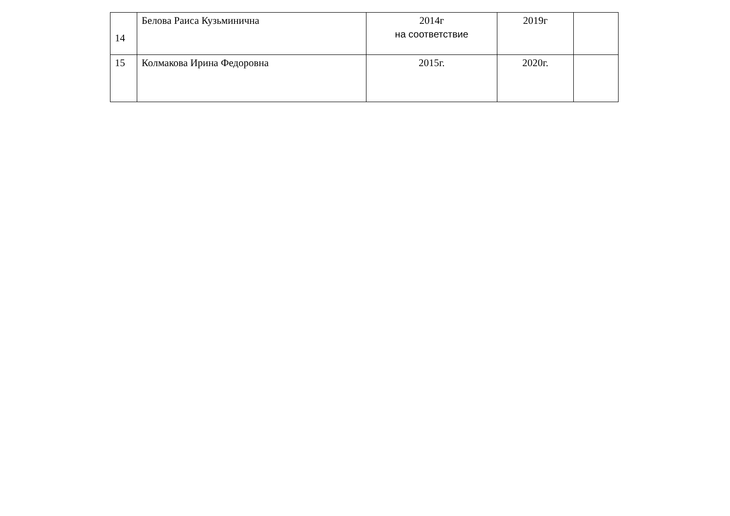| 14 | Белова Раиса Кузьминична | 2014г на соответствие | 2019г | |
| 15 | Колмакова Ирина Федоровна | 2015г. | 2020г. | |